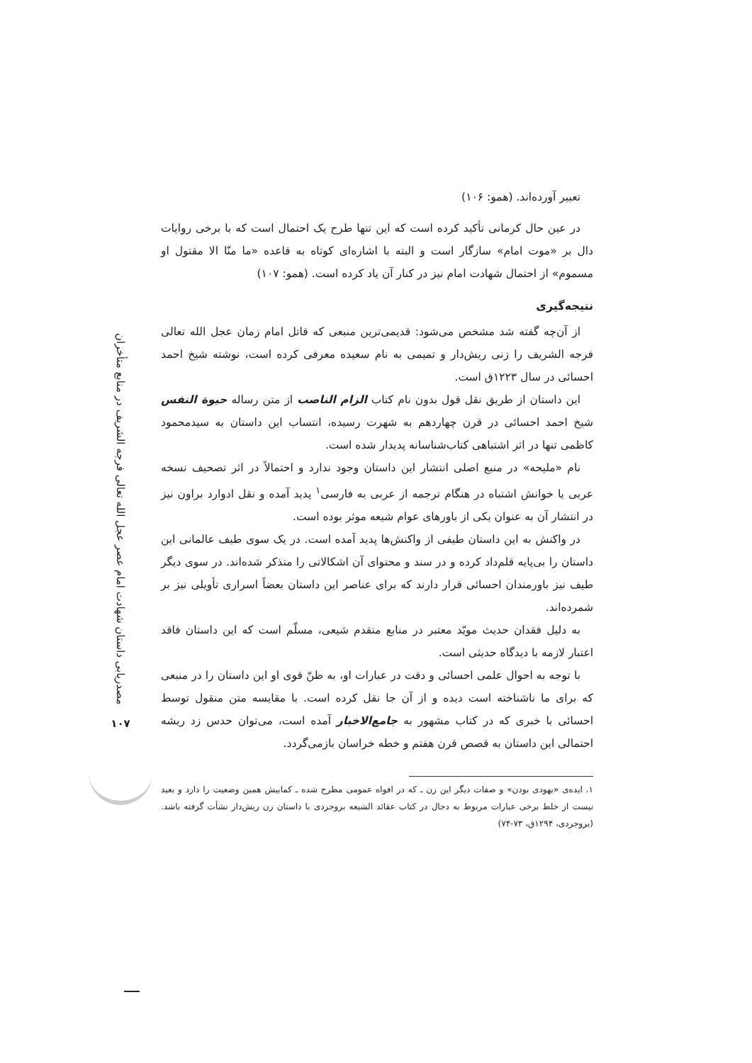مصدریابی داستان شهادت امام عصر عجل الله تعالی فرجه الشریف در منابع متأخران
۱۰۷
تعبیر آورده‌اند. (همو: ۱۰۶)
در عین حال کرمانی تأکید کرده است که این تنها طرح یک احتمال است که با برخی روایات دال بر «موت امام» سازگار است و البته با اشاره‌ای کوتاه به قاعده «ما منّا الا مقتول او مسموم» از احتمال شهادت امام نیز در کنار آن یاد کرده است. (همو: ۱۰۷)
نتیجه‌گیری
از آن‌چه گفته شد مشخص می‌شود: قدیمی‌ترین منبعی که قاتل امام زمان عجل الله تعالی فرجه الشریف را زنی ریش‌دار و تمیمی به نام سعیده معرفی کرده است، نوشته شیخ احمد احسائی در سال ۱۲۲۳ق است.
این داستان از طریق نقل قول بدون نام کتاب الزام الناصب از متن رساله حیوة النفس شیخ احمد احسائی در قرن چهاردهم به شهرت رسیده، انتساب این داستان به سیدمحمود کاظمی تنها در اثر اشتباهی کتاب‌شناسانه پدیدار شده است.
نام «ملیحه» در منبع اصلی انتشار این داستان وجود ندارد و احتمالاً در اثر تصحیف نسخه عربی یا خوانش اشتباه در هنگام ترجمه از عربی به فارسی<sup>۱</sup> پدید آمده و نقل ادوارد براون نیز در انتشار آن به عنوان یکی از باورهای عوام شیعه موثر بوده است.
در واکنش به این داستان طیفی از واکنش‌ها پدید آمده است. در یک سوی طیف عالمانی این داستان را بی‌پایه قلم‌داد کرده و در سند و محتوای آن اشکالاتی را متذکر شده‌اند. در سوی دیگر طیف نیز باورمندان احسائی قرار دارند که برای عناصر این داستان بعضاً اسراری تأویلی نیز بر شمرده‌اند.
به دلیل فقدان حدیث مویّد معتبر در منابع متقدم شیعی، مسلّم است که این داستان فاقد اعتبار لازمه با دیدگاه حدیثی است.
با توجه به احوال علمی احسائی و دقت در عبارات او، به ظنّ قوی او این داستان را در منبعی که برای ما ناشناخته است دیده و از آن جا نقل کرده است. با مقایسه متن منقول توسط احسائی با خبری که در کتاب مشهور به جامع‌الاخبار آمده است، می‌توان حدس زد ریشه احتمالی این داستان به قصص قرن هفتم و خطه خراسان بازمی‌گردد.
۱. ایده‌ی «یهودی بودن» و صفات دیگر این زن ـ که در افواه عمومی مطرح شده ـ کمابیش همین وضعیت را دارد و بعید نیست از خلط برخی عبارات مربوط به دجال در کتاب عقائد الشیعه بروجردی با داستان زن ریش‌دار نشأت گرفته باشد. (بروجردی، ۱۲۹۴ق، ۷۳-۷۴)